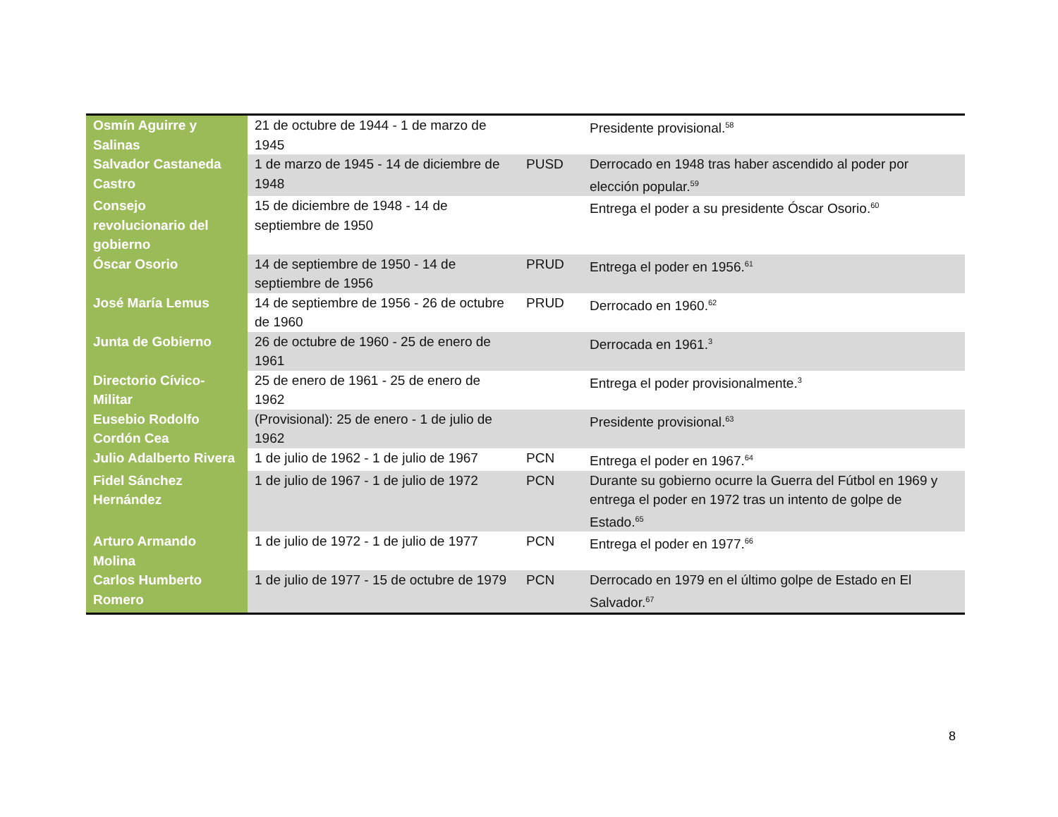| Osmín Aguirre y Salinas | 21 de octubre de 1944 - 1 de marzo de 1945 | | Presidente provisional.<sup>58</sup> |
| Salvador Castaneda Castro | 1 de marzo de 1945 - 14 de diciembre de 1948 | PUSD | Derrocado en 1948 tras haber ascendido al poder por elección popular.<sup>59</sup> |
| Consejo revolucionario del gobierno | 15 de diciembre de 1948 - 14 de septiembre de 1950 | | Entrega el poder a su presidente Óscar Osorio.<sup>60</sup> |
| Óscar Osorio | 14 de septiembre de 1950 - 14 de septiembre de 1956 | PRUD | Entrega el poder en 1956.<sup>61</sup> |
| José María Lemus | 14 de septiembre de 1956 - 26 de octubre de 1960 | PRUD | Derrocado en 1960.<sup>62</sup> |
| Junta de Gobierno | 26 de octubre de 1960 - 25 de enero de 1961 | | Derrocada en 1961.<sup>3</sup> |
| Directorio Cívico-Militar | 25 de enero de 1961 - 25 de enero de 1962 | | Entrega el poder provisionalmente.<sup>3</sup> |
| Eusebio Rodolfo Cordón Cea | (Provisional): 25 de enero - 1 de julio de 1962 | | Presidente provisional.<sup>63</sup> |
| Julio Adalberto Rivera | 1 de julio de 1962 - 1 de julio de 1967 | PCN | Entrega el poder en 1967.<sup>64</sup> |
| Fidel Sánchez Hernández | 1 de julio de 1967 - 1 de julio de 1972 | PCN | Durante su gobierno ocurre la Guerra del Fútbol en 1969 y entrega el poder en 1972 tras un intento de golpe de Estado.<sup>65</sup> |
| Arturo Armando Molina | 1 de julio de 1972 - 1 de julio de 1977 | PCN | Entrega el poder en 1977.<sup>66</sup> |
| Carlos Humberto Romero | 1 de julio de 1977 - 15 de octubre de 1979 | PCN | Derrocado en 1979 en el último golpe de Estado en El Salvador.<sup>67</sup> |
8